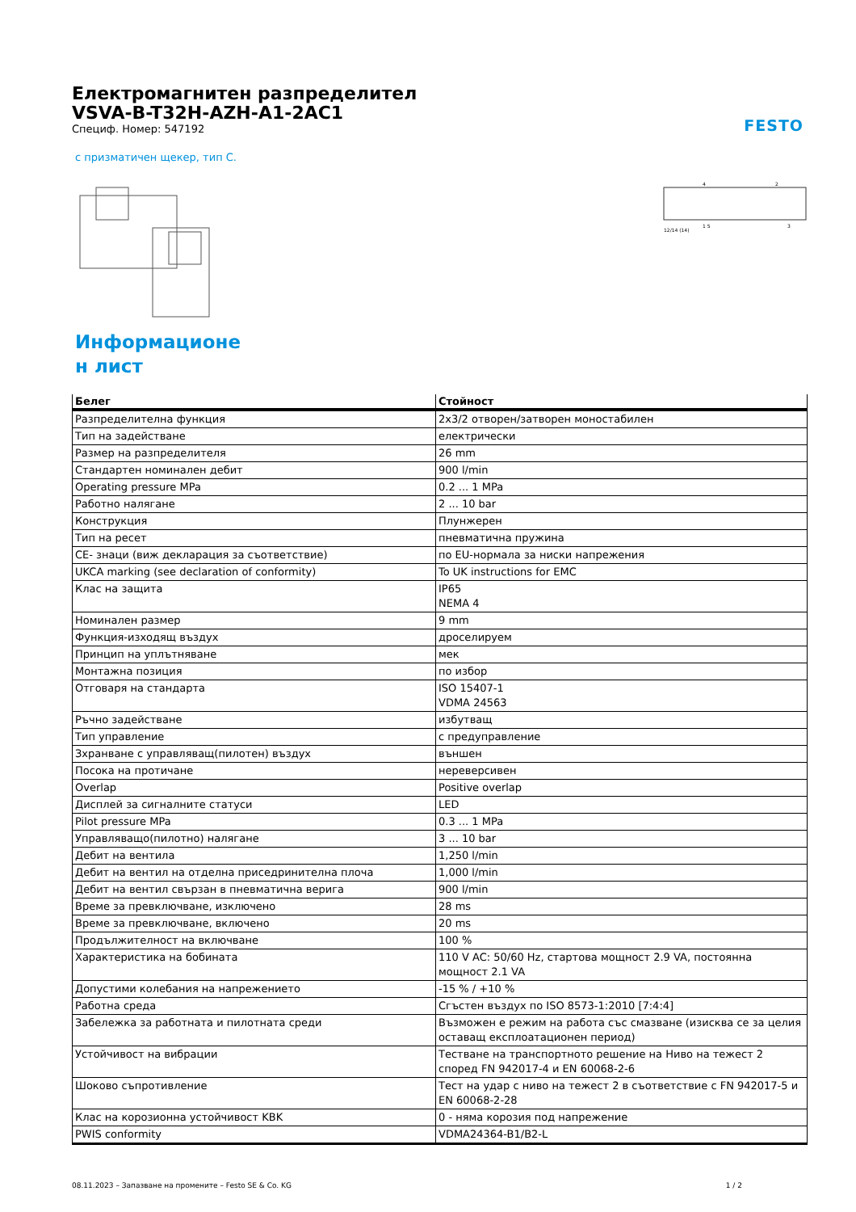FESTO
Електромагнитен разпределител
VSVA-B-T32H-AZH-A1-2AC1
Специф. Номер: 547192
с призматичен щекер, тип C.
12/14 (14)
4
2
1 5
3
Информационе
н лист
| Белег | Стойност |
| --- | --- |
| Разпределителна функция | 2x3/2 отворен/затворен моностабилен |
| Тип на задействане | електрически |
| Размер на разпределителя | 26 mm |
| Стандартен номинален дебит | 900 l/min |
| Operating pressure MPa | 0.2 ... 1 MPa |
| Работно налягане | 2 ... 10 bar |
| Конструкция | Плунжерен |
| Тип на ресет | пневматична пружина |
| CE- знаци (виж декларация за съответствие) | по EU-нормала за ниски напрежения |
| UKCA marking (see declaration of conformity) | To UK instructions for EMC |
| Клас на защита | IP65 NEMA 4 |
| Номинален размер | 9 mm |
| Функция-изходящ въздух | дроселируем |
| Принцип на уплътняване | мек |
| Монтажна позиция | по избор |
| Отговаря на стандарта | ISO 15407-1 VDMA 24563 |
| Ръчно задействане | избутващ |
| Тип управление | с предуправление |
| Зхранване с управляващ(пилотен) въздух | външен |
| Посока на протичане | нереверсивен |
| Overlap | Positive overlap |
| Дисплей за сигналните статуси | LED |
| Pilot pressure MPa | 0.3 ... 1 MPa |
| Управляващо(пилотно) налягане | 3 ... 10 bar |
| Дебит на вентила | 1,250 l/min |
| Дебит на вентил на отделна приседринителна плоча | 1,000 l/min |
| Дебит на вентил свързан в пневматична верига | 900 l/min |
| Време за превключване, изключено | 28 ms |
| Време за превключване, включено | 20 ms |
| Продължителност на включване | 100 % |
| Характеристика на бобината | 110 V AC: 50/60 Hz, стартова мощност 2.9 VA, постоянна мощност 2.1 VA |
| Допустими колебания на напрежението | -15 % / +10 % |
| Работна среда | Сгъстен въздух по ISO 8573-1:2010 [7:4:4] |
| Забележка за работната и пилотната среди | Възможен е режим на работа със смазване (изисква се за целия оставащ експлоатационен период) |
| Устойчивост на вибрации | Тестване на транспортното решение на Ниво на тежест 2 според FN 942017-4 и EN 60068-2-6 |
| Шоково съпротивление | Тест на удар с ниво на тежест 2 в съответствие с FN 942017-5 и EN 60068-2-28 |
| Клас на корозионна устойчивост KBK | 0 - няма корозия под напрежение |
| PWIS conformity | VDMA24364-B1/B2-L |
08.11.2023 – Запазване на промените – Festo SE & Co. KG 1 / 2